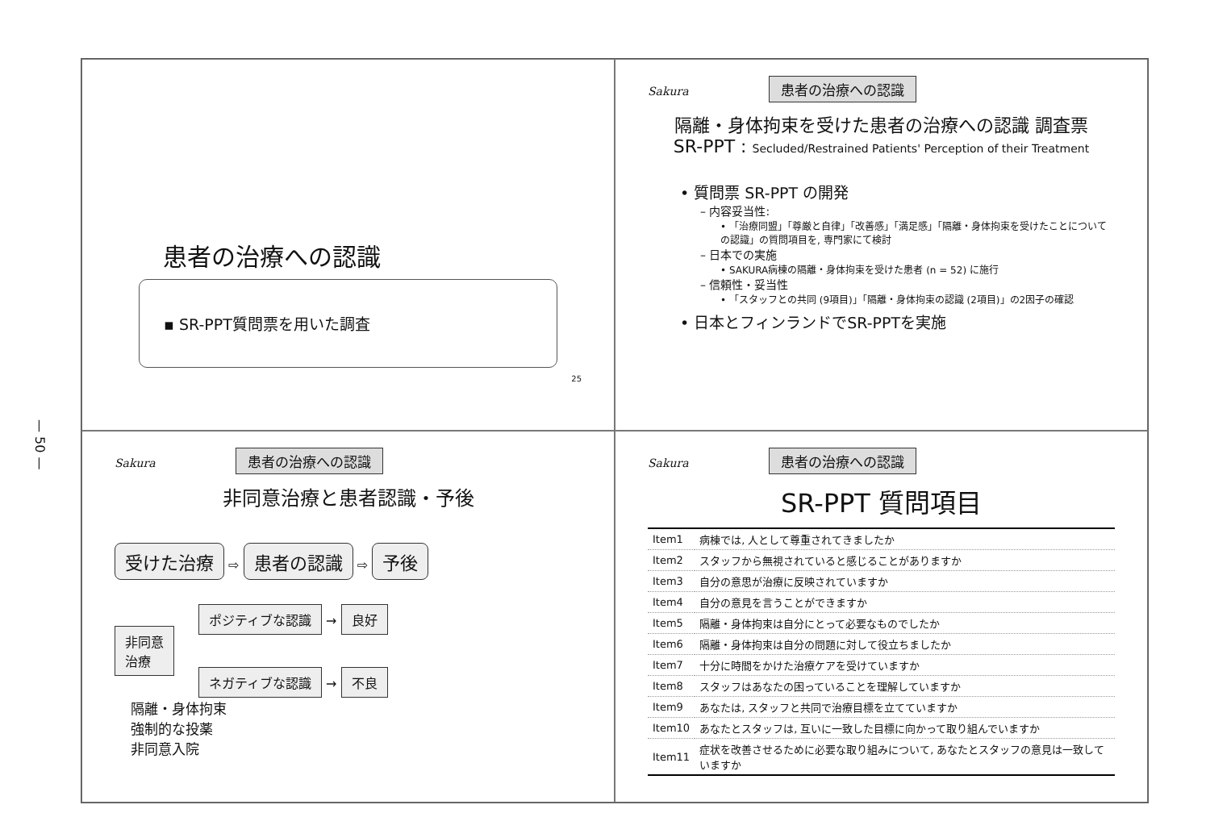— 50 —
患者の治療への認識
▪ SR-PPT質問票を用いた調査
25
Sakura 患者の治療への認識
隔離・身体拘束を受けた患者の治療への認識 調査票
SR-PPT : Secluded/Restrained Patients' Perception of their Treatment
• 質問票 SR-PPT の開発
– 内容妥当性:
• 「治療同盟」「尊厳と自律」「改善感」「満足感」「隔離・身体拘束を受けたことについての認識」の質問項目を, 専門家にて検討
– 日本での実施
• SAKURA病棟の隔離・身体拘束を受けた患者 (n = 52) に施行
– 信頼性・妥当性
• 「スタッフとの共同 (9項目)」「隔離・身体拘束の認識 (2項目)」の2因子の確認
• 日本とフィンランドでSR-PPTを実施
Sakura 患者の治療への認識
非同意治療と患者認識・予後
受けた治療 ⇨ 患者の認識 ⇨ 予後
非同意
治療
ポジティブな認識 → 良好
ネガティブな認識 → 不良
隔離・身体拘束
強制的な投薬
非同意入院
Sakura 患者の治療への認識
SR-PPT 質問項目
| Item1 | 病棟では, 人として尊重されてきましたか |
| Item2 | スタッフから無視されていると感じることがありますか |
| Item3 | 自分の意思が治療に反映されていますか |
| Item4 | 自分の意見を言うことができますか |
| Item5 | 隔離・身体拘束は自分にとって必要なものでしたか |
| Item6 | 隔離・身体拘束は自分の問題に対して役立ちましたか |
| Item7 | 十分に時間をかけた治療ケアを受けていますか |
| Item8 | スタッフはあなたの困っていることを理解していますか |
| Item9 | あなたは, スタッフと共同で治療目標を立てていますか |
| Item10 | あなたとスタッフは, 互いに一致した目標に向かって取り組んでいますか |
| Item11 | 症状を改善させるために必要な取り組みについて, あなたとスタッフの意見は一致していますか |